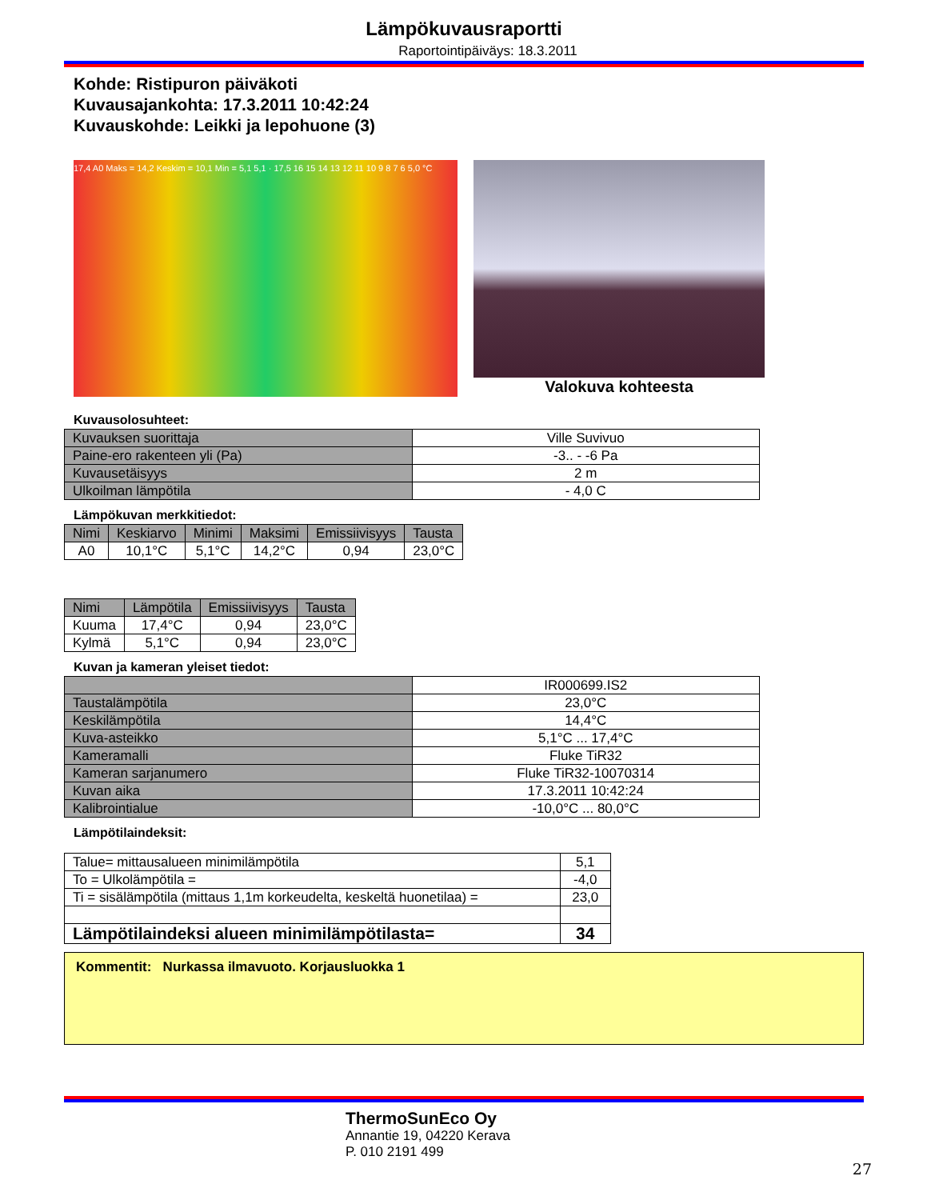Lämpökuvausraportti
Raportointipäiväys: 18.3.2011
Kohde: Ristipuron päiväkoti
Kuvausajankohta: 17.3.2011 10:42:24
Kuvauskohde: Leikki ja lepohuone (3)
17,4 A0 Maks = 14,2 Keskim = 10,1 Min = 5,1 5,1 · 17,5 16 15 14 13 12 11 10 9 8 7 6 5,0 °C
Valokuva kohteesta
Kuvausolosuhteet:
| Kuvauksen suorittaja | Ville Suvivuo |
| Paine-ero rakenteen yli (Pa) | -3.. - -6 Pa |
| Kuvausetäisyys | 2 m |
| Ulkoilman lämpötila | - 4,0 C |
Lämpökuvan merkkitiedot:
| Nimi | Keskiarvo | Minimi | Maksimi | Emissiivisyys | Tausta |
| --- | --- | --- | --- | --- | --- |
| A0 | 10,1°C | 5,1°C | 14,2°C | 0,94 | 23,0°C |
| Nimi | Lämpötila | Emissiivisyys | Tausta |
| --- | --- | --- | --- |
| Kuuma | 17,4°C | 0,94 | 23,0°C |
| Kylmä | 5,1°C | 0,94 | 23,0°C |
Kuvan ja kameran yleiset tiedot:
| | IR000699.IS2 |
| Taustalämpötila | 23,0°C |
| Keskilämpötila | 14,4°C |
| Kuva-asteikko | 5,1°C ... 17,4°C |
| Kameramalli | Fluke TiR32 |
| Kameran sarjanumero | Fluke TiR32-10070314 |
| Kuvan aika | 17.3.2011 10:42:24 |
| Kalibrointialue | -10,0°C ... 80,0°C |
Lämpötilaindeksit:
| Talue= mittausalueen minimilämpötila | 5,1 |
| To = Ulkolämpötila = | -4,0 |
| Ti = sisälämpötila (mittaus 1,1m korkeudelta, keskeltä huonetilaa) = | 23,0 |
| Lämpötilaindeksi alueen minimilämpötilasta= | 34 |
Kommentit: Nurkassa ilmavuoto. Korjausluokka 1
ThermoSunEco Oy
Annantie 19, 04220 Kerava
P. 010 2191 499
27